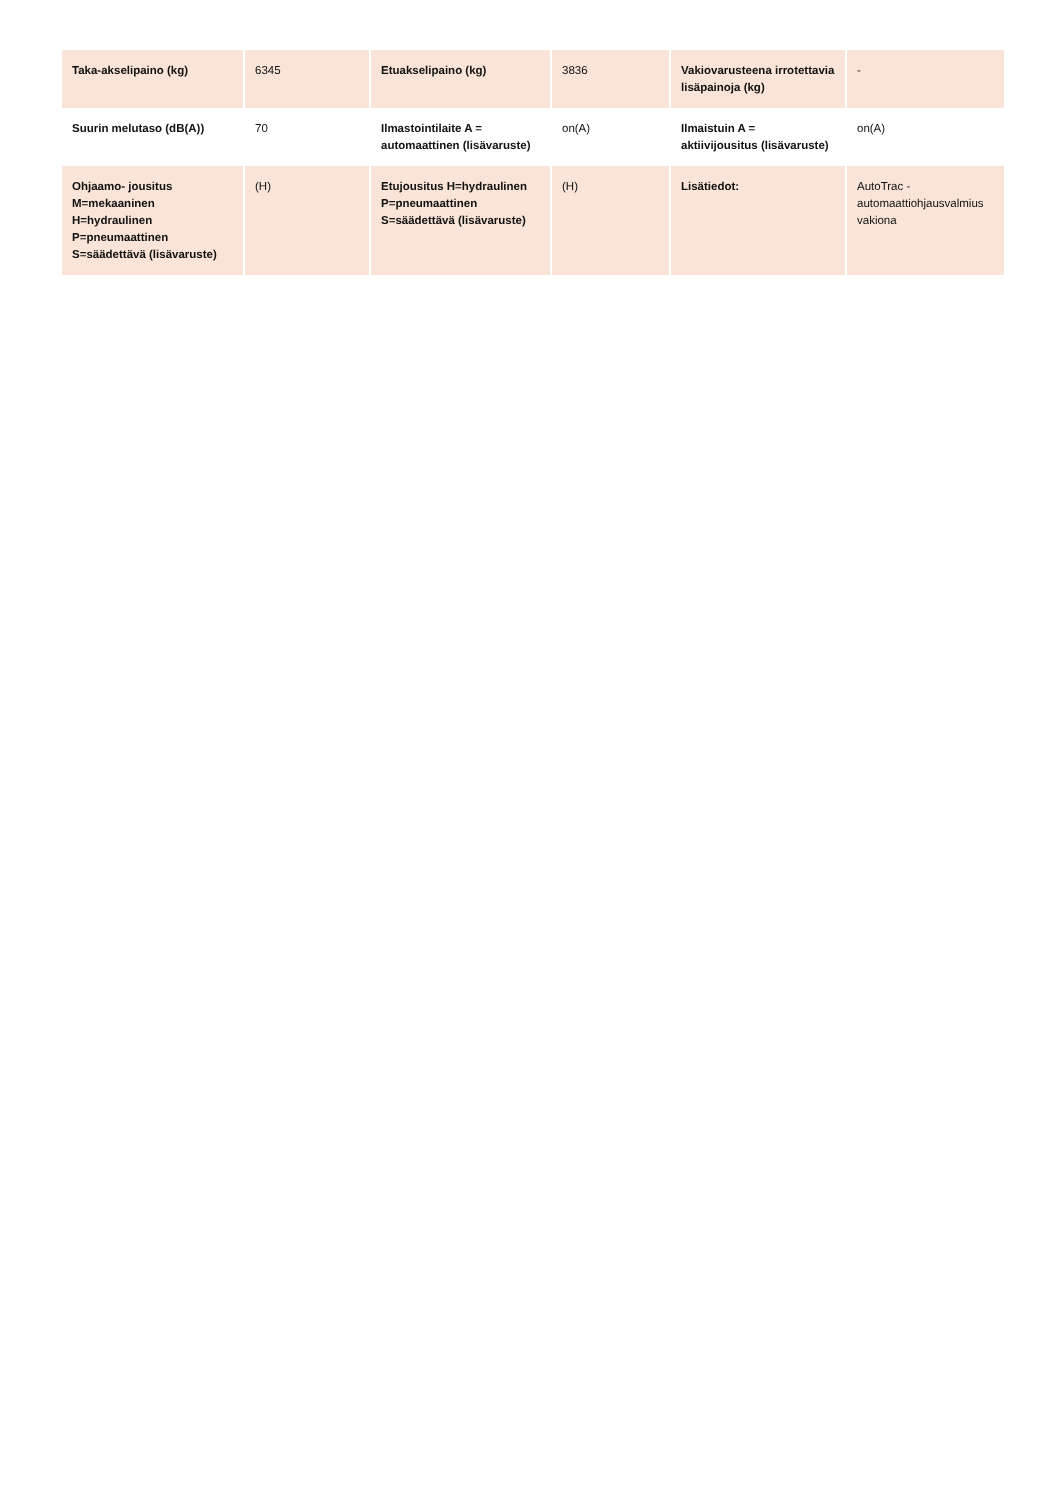| Taka-akselipaino (kg) | 6345 | Etuakselipaino (kg) | 3836 | Vakiovarusteena irrotettavia lisäpainoja (kg) | - |
| Suurin melutaso (dB(A)) | 70 | Ilmastointilaite A = automaattinen (lisävaruste) | on(A) | Ilmaistuin A = aktiivijousitus (lisävaruste) | on(A) |
| Ohjaamo- jousitus M=mekaaninen H=hydraulinen P=pneumaattinen S=säädettävä (lisävaruste) | (H) | Etujousitus H=hydraulinen P=pneumaattinen S=säädettävä (lisävaruste) | (H) | Lisätiedot: | AutoTrac - automaattiohjausvalmius vakiona |